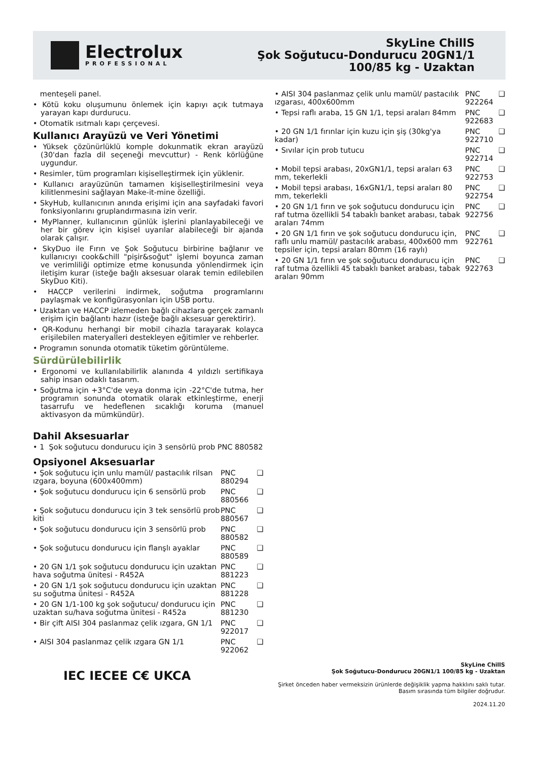Electrolux
PROFESSIONAL
SkyLine ChillS
Şok Soğutucu-Dondurucu 20GN1/1
100/85 kg - Uzaktan
menteşeli panel.
• Kötü koku oluşumunu önlemek için kapıyı açık tutmaya yarayan kapı durdurucu.
• Otomatik ısıtmalı kapı çerçevesi.
Kullanıcı Arayüzü ve Veri Yönetimi
• Yüksek çözünürlüklü komple dokunmatik ekran arayüzü (30'dan fazla dil seçeneği mevcuttur) - Renk körlüğüne uygundur.
• Resimler, tüm programları kişiselleştirmek için yüklenir.
• Kullanıcı arayüzünün tamamen kişiselleştirilmesini veya kilitlenmesini sağlayan Make-it-mine özelliği.
• SkyHub, kullanıcının anında erişimi için ana sayfadaki favori fonksiyonlarını gruplandırmasına izin verir.
• MyPlanner, kullanıcının günlük işlerini planlayabileceği ve her bir görev için kişisel uyarılar alabileceği bir ajanda olarak çalışır.
• SkyDuo ile Fırın ve Şok Soğutucu birbirine bağlanır ve kullanıcıyı cook&chill "pişir&soğut" işlemi boyunca zaman ve verimliliği optimize etme konusunda yönlendirmek için iletişim kurar (isteğe bağlı aksesuar olarak temin edilebilen SkyDuo Kiti).
• HACCP verilerini indirmek, soğutma programlarını paylaşmak ve konfigürasyonları için USB portu.
• Uzaktan ve HACCP izlemeden bağlı cihazlara gerçek zamanlı erişim için bağlantı hazır (isteğe bağlı aksesuar gerektirir).
• QR-Kodunu herhangi bir mobil cihazla tarayarak kolayca erişilebilen materyalleri destekleyen eğitimler ve rehberler.
• Programın sonunda otomatik tüketim görüntüleme.
Sürdürülebilirlik
• Ergonomi ve kullanılabilirlik alanında 4 yıldızlı sertifikaya sahip insan odaklı tasarım.
• Soğutma için +3°C'de veya donma için -22°C'de tutma, her programın sonunda otomatik olarak etkinleştirme, enerji tasarrufu ve hedeflenen sıcaklığı koruma (manuel aktivasyon da mümkündür).
Dahil Aksesuarlar
| • 1 Şok soğutucu dondurucu için 3 sensörlü prob | PNC 880582 | |
Opsiyonel Aksesuarlar
| • Şok soğutucu için unlu mamül/ pastacılık rilsan ızgara, boyuna (600x400mm) | PNC 880294 | ❑ |
| • Şok soğutucu dondurucu için 6 sensörlü prob | PNC 880566 | ❑ |
| • Şok soğutucu dondurucu için 3 tek sensörlü prob kiti | PNC 880567 | ❑ |
| • Şok soğutucu dondurucu için 3 sensörlü prob | PNC 880582 | ❑ |
| • Şok soğutucu dondurucu için flanşlı ayaklar | PNC 880589 | ❑ |
| • 20 GN 1/1 şok soğutucu dondurucu için uzaktan hava soğutma ünitesi - R452A | PNC 881223 | ❑ |
| • 20 GN 1/1 şok soğutucu dondurucu için uzaktan su soğutma ünitesi - R452A | PNC 881228 | ❑ |
| • 20 GN 1/1-100 kg şok soğutucu/ dondurucu için uzaktan su/hava soğutma ünitesi - R452a | PNC 881230 | ❑ |
| • Bir çift AISI 304 paslanmaz çelik ızgara, GN 1/1 | PNC 922017 | ❑ |
| • AISI 304 paslanmaz çelik ızgara GN 1/1 | PNC 922062 | ❑ |
| • AISI 304 paslanmaz çelik unlu mamül/ pastacılık ızgarası, 400x600mm | PNC 922264 | ❑ |
| • Tepsi raflı araba, 15 GN 1/1, tepsi araları 84mm | PNC 922683 | ❑ |
| • 20 GN 1/1 fırınlar için kuzu için şiş (30kg'ya kadar) | PNC 922710 | ❑ |
| • Sıvılar için prob tutucu | PNC 922714 | ❑ |
| • Mobil tepsi arabası, 20xGN1/1, tepsi araları 63 mm, tekerlekli | PNC 922753 | ❑ |
| • Mobil tepsi arabası, 16xGN1/1, tepsi araları 80 mm, tekerlekli | PNC 922754 | ❑ |
| • 20 GN 1/1 fırın ve şok soğutucu dondurucu için raf tutma özellikli 54 tabaklı banket arabası, tabak araları 74mm | PNC 922756 | ❑ |
| • 20 GN 1/1 fırın ve şok soğutucu dondurucu için, raflı unlu mamül/ pastacılık arabası, 400x600 mm tepsiler için, tepsi araları 80mm (16 raylı) | PNC 922761 | ❑ |
| • 20 GN 1/1 fırın ve şok soğutucu dondurucu için raf tutma özellikli 45 tabaklı banket arabası, tabak araları 90mm | PNC 922763 | ❑ |
IEC IECEE C€ UKCA
SkyLine ChillS
Şok Soğutucu-Dondurucu 20GN1/1 100/85 kg - Uzaktan
Şirket önceden haber vermeksizin ürünlerde değişiklik yapma hakklını saklı tutar.
Basım sırasında tüm bilgiler doğrudur.
2024.11.20